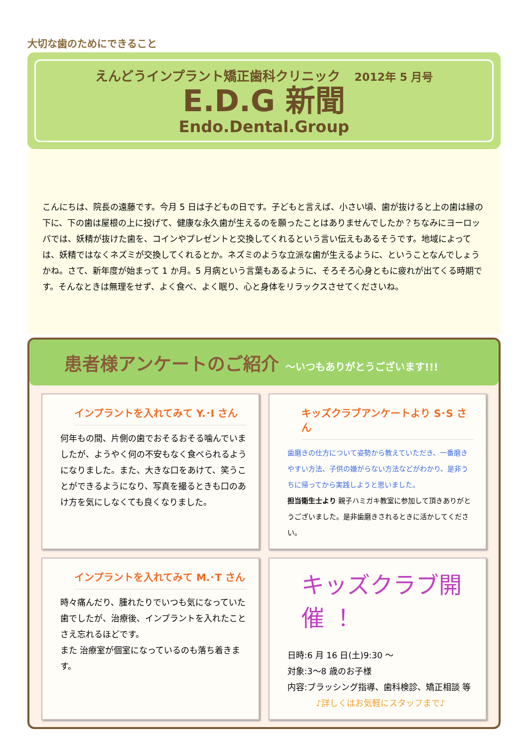大切な歯のためにできること
えんどうインプラント矯正歯科クリニック 2012年 5 月号
E.D.G 新聞
Endo.Dental.Group
こんにちは、院長の遠藤です。今月 5 日は子どもの日です。子どもと言えば、小さい頃、歯が抜けると上の歯は縁の下に、下の歯は屋根の上に投げて、健康な永久歯が生えるのを願ったことはありませんでしたか？ちなみにヨーロッパでは、妖精が抜けた歯を、コインやプレゼントと交換してくれるという言い伝えもあるそうです。地域によっては、妖精ではなくネズミが交換してくれるとか。ネズミのような立派な歯が生えるように、ということなんでしょうかね。さて、新年度が始まって 1 か月。5 月病という言葉もあるように、そろそろ心身ともに疲れが出てくる時期です。そんなときは無理をせず、よく食べ、よく眠り、心と身体をリラックスさせてくださいね。
患者様アンケートのご紹介 ～いつもありがとうございます!!!
インプラントを入れてみて Y.･I さん
何年もの間、片側の歯でおそるおそる噛んでいましたが、ようやく何の不安もなく食べられるようになりました。また、大きな口をあけて、笑うことができるようになり、写真を撮るときも口のあけ方を気にしなくても良くなりました。
キッズクラブアンケートより S･S さん
歯磨きの仕方について姿勢から教えていただき、一番磨きやすい方法、子供の嫌がらない方法などがわかり、是非うちに帰ってから実践しようと思いました。
担当衛生士より 親子ハミガキ教室に参加して頂きありがとうございました。是非歯磨きされるときに活かしてください。
インプラントを入れてみて M.･T さん
時々痛んだり、腫れたりでいつも気になっていた歯でしたが、治療後、インプラントを入れたことさえ忘れるほどです。
また 治療室が個室になっているのも落ち着きます。
キッズクラブ開催 ！
日時:6 月 16 日(土)9:30 ～
対象:3～8 歳のお子様
内容:ブラッシング指導、歯科検診、矯正相談 等
♪詳しくはお気軽にスタッフまで♪